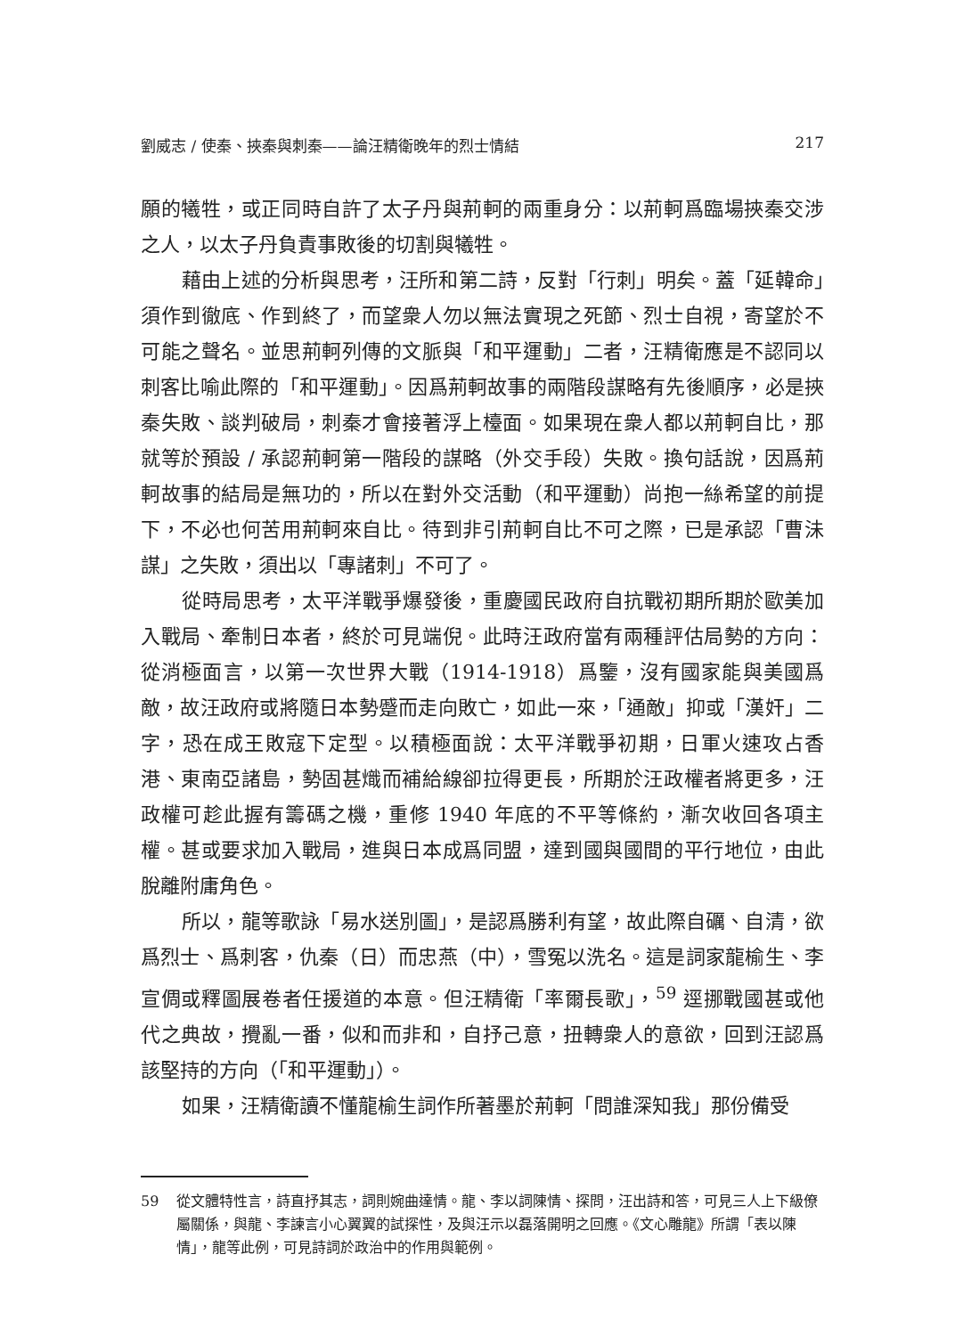劉威志 / 使秦、挾秦與刺秦——論汪精衛晚年的烈士情結 217
願的犧牲，或正同時自許了太子丹與荊軻的兩重身分：以荊軻爲臨場挾秦交涉之人，以太子丹負責事敗後的切割與犧牲。
藉由上述的分析與思考，汪所和第二詩，反對「行刺」明矣。蓋「延韓命」須作到徹底、作到終了，而望衆人勿以無法實現之死節、烈士自視，寄望於不可能之聲名。並思荊軻列傳的文脈與「和平運動」二者，汪精衛應是不認同以刺客比喻此際的「和平運動」。因爲荊軻故事的兩階段謀略有先後順序，必是挾秦失敗、談判破局，刺秦才會接著浮上檯面。如果現在衆人都以荊軻自比，那就等於預設 / 承認荊軻第一階段的謀略（外交手段）失敗。換句話說，因爲荊軻故事的結局是無功的，所以在對外交活動（和平運動）尚抱一絲希望的前提下，不必也何苦用荊軻來自比。待到非引荊軻自比不可之際，已是承認「曹沬謀」之失敗，須出以「專諸刺」不可了。
從時局思考，太平洋戰爭爆發後，重慶國民政府自抗戰初期所期於歐美加入戰局、牽制日本者，終於可見端倪。此時汪政府當有兩種評估局勢的方向：從消極面言，以第一次世界大戰（1914-1918）爲鑒，沒有國家能與美國爲敵，故汪政府或將隨日本勢蹙而走向敗亡，如此一來，「通敵」抑或「漢奸」二字，恐在成王敗寇下定型。以積極面說：太平洋戰爭初期，日軍火速攻占香港、東南亞諸島，勢固甚熾而補給線卻拉得更長，所期於汪政權者將更多，汪政權可趁此握有籌碼之機，重修 1940 年底的不平等條約，漸次收回各項主權。甚或要求加入戰局，進與日本成爲同盟，達到國與國間的平行地位，由此脫離附庸角色。
所以，龍等歌詠「易水送別圖」，是認爲勝利有望，故此際自礪、自清，欲爲烈士、爲刺客，仇秦（日）而忠燕（中），雪冤以洗名。這是詞家龍榆生、李宣倜或釋圖展卷者任援道的本意。但汪精衛「率爾長歌」，<sup>59</sup> 逕挪戰國甚或他代之典故，攪亂一番，似和而非和，自抒己意，扭轉衆人的意欲，回到汪認爲該堅持的方向（「和平運動」）。
如果，汪精衛讀不懂龍榆生詞作所著墨於荊軻「問誰深知我」那份備受
59 從文體特性言，詩直抒其志，詞則婉曲達情。龍、李以詞陳情、探問，汪出詩和答，可見三人上下級僚屬關係，與龍、李諫言小心翼翼的試探性，及與汪示以磊落開明之回應。《文心雕龍》所謂「表以陳情」，龍等此例，可見詩詞於政治中的作用與範例。